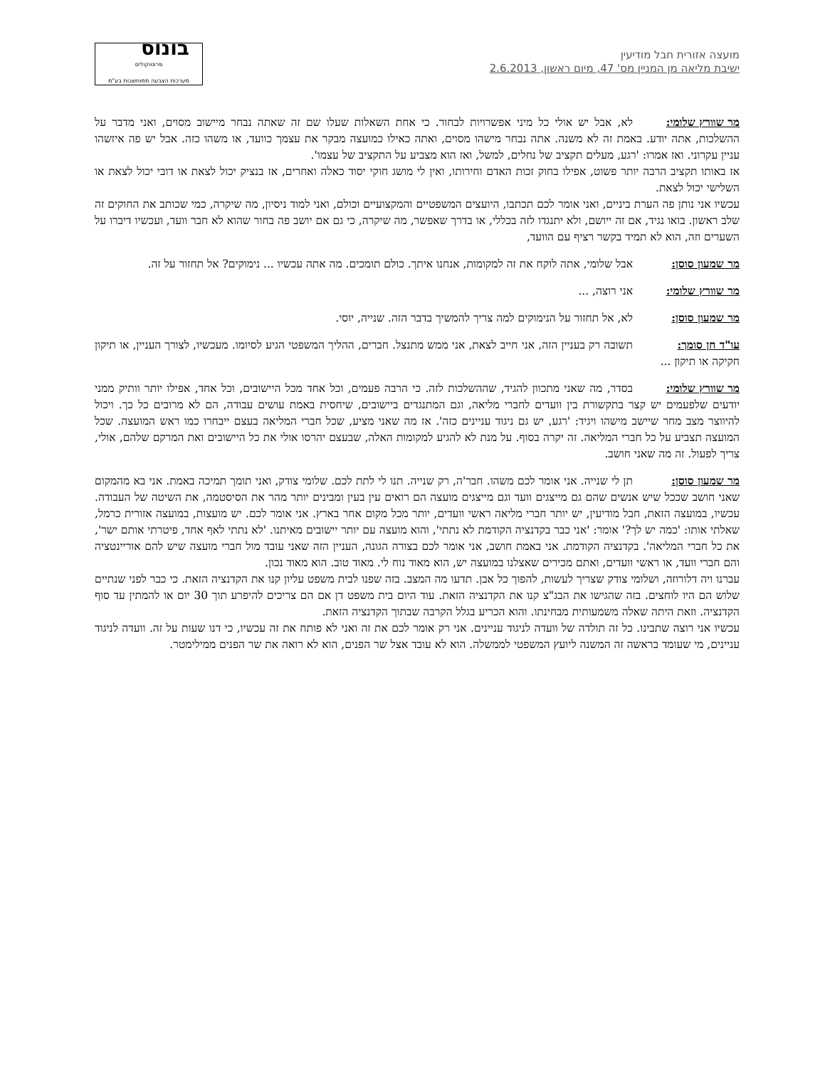מועצה אזורית חבל מודיעין
ישיבת מליאה מן המניין מס' 47, מיום ראשון, 2.6.2013
בונוס
פרוטוקולים
מערכות הצבעה ממוחשבות בע"מ
מר שוורץ שלומי: לא, אבל יש אולי כל מיני אפשרויות לבחור. כי אחת השאלות שעלו שם זה שאתה נבחר מיישוב מסוים, ואני מדבר על ההשלכות, אתה יודע. באמת זה לא משנה. אתה נבחר מישהו מסוים, ואתה כאילו כמועצה מבקר את עצמך כוועד, או משהו כזה. אבל יש פה איזשהו עניין עקרוני. ואז אמרו: 'רגע, מעלים תקציב של נחלים, למשל, ואז הוא מצביע על התקציב של עצמו'.
אז באותו תקציב הרבה יותר פשוט, אפילו בחוק זכות האדם וחירותו, ואין לי מושג חוקי יסוד כאלה ואחרים, אז בנציק יכול לצאת או דובי יכול לצאת או השלישי יכול לצאת.
עכשיו אני נותן פה הערת ביניים, ואני אומר לכם תכתבו, היועצים המשפטיים והמקצועיים וכולם, ואני למוד ניסיון, מה שיקרה, כמי שכותב את החוקים זה שלב ראשון. בואו נגיד, אם זה ייושם, ולא יתנגדו לזה בכללי, או בדרך שאפשר, מה שיקרה, כי גם אם יושב פה בחור שהוא לא חבר וועד, ועכשיו דיברו על השערים וזה, הוא לא תמיד בקשר רציף עם הוועד,
מר שמעון סוסן: אבל שלומי, אתה לוקח את זה למקומות, אנחנו איתך. כולם תומכים. מה אתה עכשיו ... נימוקים? אל תחזור על זה.
מר שוורץ שלומי: אני רוצה, ...
מר שמעון סוסן: לא, אל תחזור על הנימוקים למה צריך להמשיך בדבר הזה. שנייה, יוסי.
עו"ד חן סומך: תשובה רק בעניין הזה, אני חייב לצאת, אני ממש מתנצל. חברים, ההליך המשפטי הגיע לסיומו. מעכשיו, לצורך העניין, או תיקון חקיקה או תיקון ...
מר שוורץ שלומי: בסדר, מה שאני מתכוון להגיד, שההשלכות לזה. כי הרבה פעמים, וכל אחד מכל היישובים, וכל אחד, אפילו יותר וותיק ממני יודעים שלפעמים יש קצר בתקשורת בין וועדים לחברי מליאה, וגם המתנגדים ביישובים, שיחסית באמת עושים עבודה, הם לא מרובים כל כך. ויכול להיווצר מצב מחר שיישב מישהו ויגיד: 'רגע, יש גם ניגוד עניינים כזה'. אז מה שאני מציע, שכל חברי המליאה בעצם ייבחרו כמו ראש המועצה. שכל המועצה תצביע על כל חברי המליאה. זה יקרה בסוף. על מנת לא להגיע למקומות האלה, שבעצם יהרסו אולי את כל היישובים ואת המרקם שלהם, אולי, צריך לפעול. זה מה שאני חושב.
מר שמעון סוסן: תן לי שנייה. אני אומר לכם משהו. חבר'ה, רק שנייה. תנו לי לתת לכם. שלומי צודק, ואני תומך תמיכה באמת. אני בא מהמקום שאני חושב שככל שיש אנשים שהם גם מייצגים וועד וגם מייצגים מועצה הם רואים עין בעין ומבינים יותר מהר את הסיסטמה, את השיטה של העבודה. עכשיו, במועצה הזאת, חבל מודיעין, יש יותר חברי מליאה ראשי וועדים, יותר מכל מקום אחר בארץ. אני אומר לכם. יש מועצות, במועצה אזורית כרמל, שאלתי אותו: 'כמה יש לך?' אומר: 'אני כבר בקדנציה הקודמת לא נתתי', והוא מועצה עם יותר יישובים מאיתנו. 'לא נתתי לאף אחד, פיטרתי אותם ישר', את כל חברי המליאה'. בקדנציה הקודמת. אני באמת חושב, אני אומר לכם בצורה הגונה, העניין הזה שאני עובד מול חברי מועצה שיש להם אוריינטציה והם חברי וועד, או ראשי וועדים, ואתם מכירים שאצלנו במועצה יש, הוא מאוד נוח לי. מאוד טוב. הוא מאוד נכון.
עברנו ויה דלורוזה, ושלומי צודק שצריך לעשות, להפוך כל אבן. תדעו מה המצב. בזה שפנו לבית משפט עליון קנו את הקדנציה הזאת. כי כבר לפני שנתיים שלוש הם היו לוחצים. בזה שהגישו את הבג"צ קנו את הקדנציה הזאת. עוד היום בית משפט דן אם הם צריכים להיפרע תוך 30 יום או להמתין עד סוף הקדנציה. וזאת היתה שאלה משמעותית מבחינתו. והוא הכריע בגלל הקרבה שבתוך הקדנציה הזאת.
עכשיו אני רוצה שתבינו. כל זה תולדה של וועדה לניגוד עניינים. אני רק אומר לכם את זה ואני לא פותח את זה עכשיו, כי דנו שעות על זה. וועדה לניגוד עניינים, מי שעומד בראשה זה המשנה ליועץ המשפטי לממשלה. הוא לא עובד אצל שר הפנים, הוא לא רואה את שר הפנים ממילימטר.